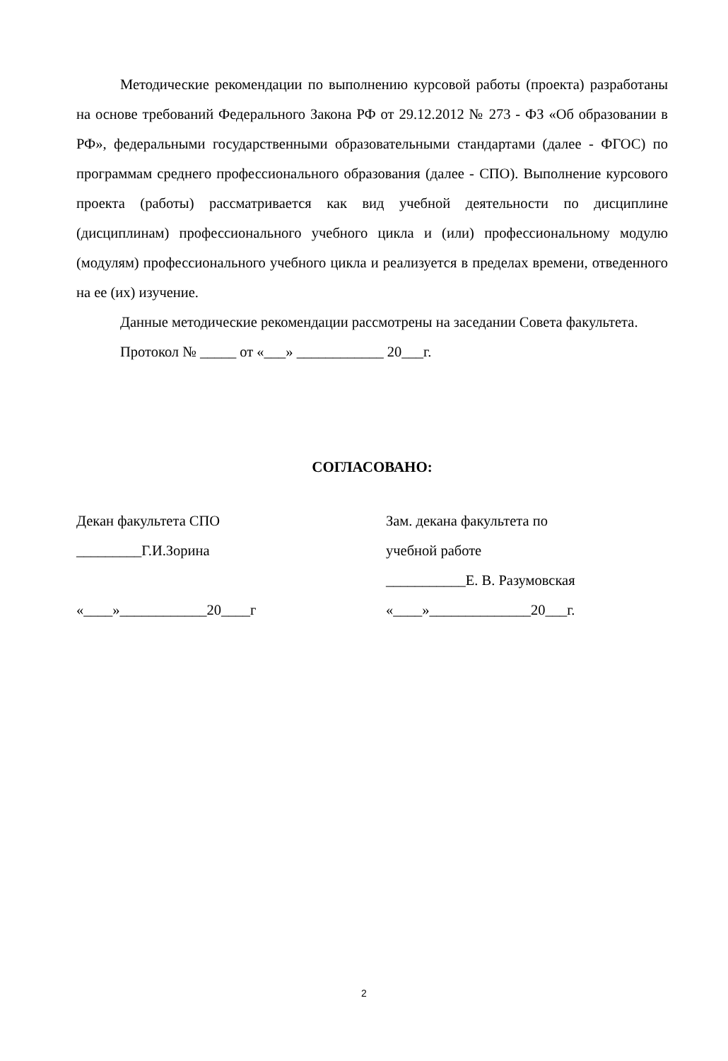Методические рекомендации по выполнению курсовой работы (проекта) разработаны на основе требований Федерального Закона РФ от 29.12.2012 № 273 - ФЗ «Об образовании в РФ», федеральными государственными образовательными стандартами (далее - ФГОС) по программам среднего профессионального образования (далее - СПО). Выполнение курсового проекта (работы) рассматривается как вид учебной деятельности по дисциплине (дисциплинам) профессионального учебного цикла и (или) профессиональному модулю (модулям) профессионального учебного цикла и реализуется в пределах времени, отведенного на ее (их) изучение.
Данные методические рекомендации рассмотрены на заседании Совета факультета.
Протокол № _____ от «___» ____________ 20___г.
СОГЛАСОВАНО:
Декан факультета СПО
_________Г.И.Зорина
«____»____________20____г
Зам. декана факультета по
учебной работе
___________Е. В. Разумовская
«____»______________20___г.
2